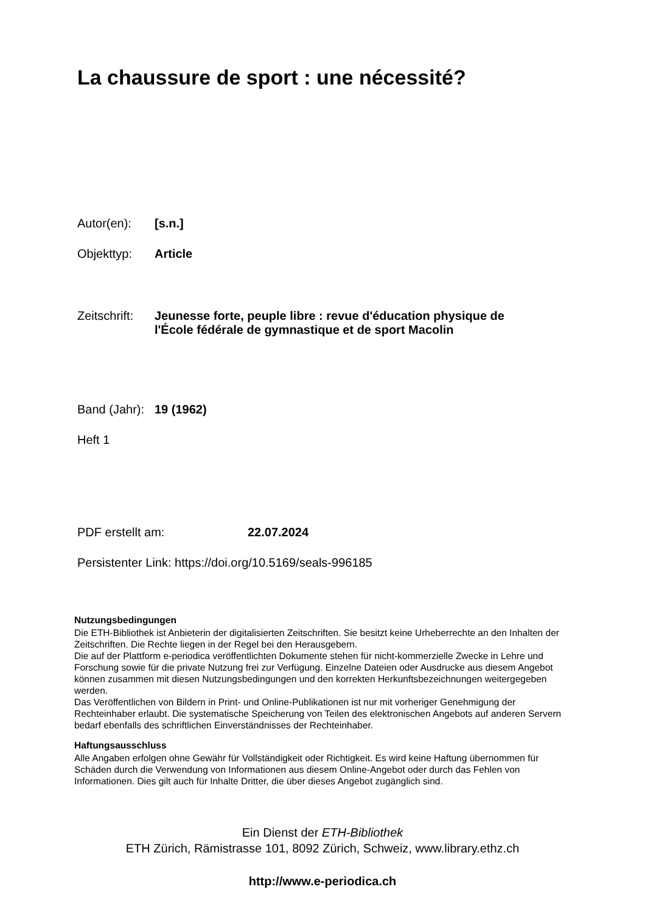La chaussure de sport : une nécessité?
Autor(en): [s.n.]
Objekttyp: Article
Zeitschrift:
Jeunesse forte, peuple libre : revue d'éducation physique de
l'École fédérale de gymnastique et de sport Macolin
Band (Jahr):
19 (1962)
Heft 1
PDF erstellt am: 22.07.2024
Persistenter Link: https://doi.org/10.5169/seals-996185
Nutzungsbedingungen
Die ETH-Bibliothek ist Anbieterin der digitalisierten Zeitschriften. Sie besitzt keine Urheberrechte an den Inhalten der Zeitschriften. Die Rechte liegen in der Regel bei den Herausgebern.
Die auf der Plattform e-periodica veröffentlichten Dokumente stehen für nicht-kommerzielle Zwecke in Lehre und Forschung sowie für die private Nutzung frei zur Verfügung. Einzelne Dateien oder Ausdrucke aus diesem Angebot können zusammen mit diesen Nutzungsbedingungen und den korrekten Herkunftsbezeichnungen weitergegeben werden.
Das Veröffentlichen von Bildern in Print- und Online-Publikationen ist nur mit vorheriger Genehmigung der Rechteinhaber erlaubt. Die systematische Speicherung von Teilen des elektronischen Angebots auf anderen Servern bedarf ebenfalls des schriftlichen Einverständnisses der Rechteinhaber.
Haftungsausschluss
Alle Angaben erfolgen ohne Gewähr für Vollständigkeit oder Richtigkeit. Es wird keine Haftung übernommen für Schäden durch die Verwendung von Informationen aus diesem Online-Angebot oder durch das Fehlen von Informationen. Dies gilt auch für Inhalte Dritter, die über dieses Angebot zugänglich sind.
Ein Dienst der ETH-Bibliothek
ETH Zürich, Rämistrasse 101, 8092 Zürich, Schweiz, www.library.ethz.ch
http://www.e-periodica.ch